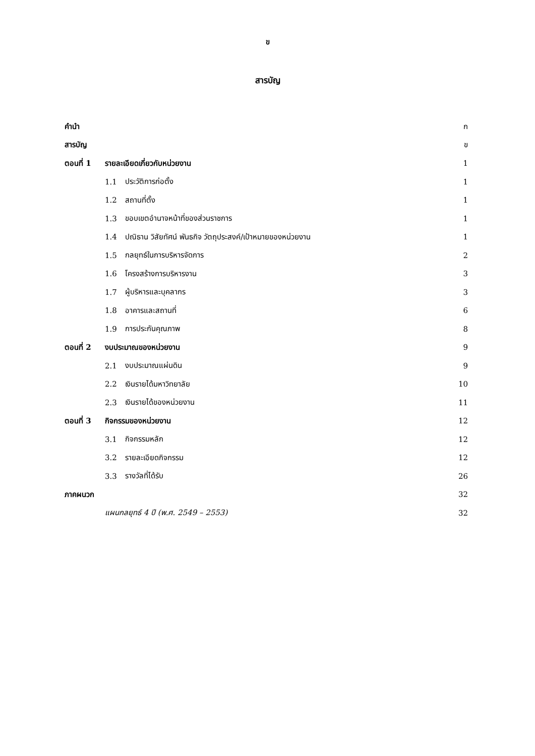ข
สารบัญ
| คำนำ | | | ก |
| สารบัญ | | | ข |
| ตอนที่ 1 | รายละเอียดเกี่ยวกับหน่วยงาน | | 1 |
| | 1.1 | ประวัติการก่อตั้ง | 1 |
| | 1.2 | สถานที่ตั้ง | 1 |
| | 1.3 | ขอบเขตอำนาจหน้าที่ของส่วนราชการ | 1 |
| | 1.4 | ปณิธาน วิสัยทัศน์ พันธกิจ วัตถุประสงค์/เป้าหมายของหน่วยงาน | 1 |
| | 1.5 | กลยุทธ์ในการบริหารจัดการ | 2 |
| | 1.6 | โครงสร้างการบริหารงาน | 3 |
| | 1.7 | ผู้บริหารและบุคลากร | 3 |
| | 1.8 | อาคารและสถานที่ | 6 |
| | 1.9 | การประกันคุณภาพ | 8 |
| ตอนที่ 2 | งบประมาณของหน่วยงาน | | 9 |
| | 2.1 | งบประมาณแผ่นดิน | 9 |
| | 2.2 | เงินรายได้มหาวิทยาลัย | 10 |
| | 2.3 | เงินรายได้ของหน่วยงาน | 11 |
| ตอนที่ 3 | กิจกรรมของหน่วยงาน | | 12 |
| | 3.1 | กิจกรรมหลัก | 12 |
| | 3.2 | รายละเอียดกิจกรรม | 12 |
| | 3.3 | รางวัลที่ได้รับ | 26 |
| ภาคผนวก | | | 32 |
| | แผนกลยุทธ์ 4 ปี (พ.ศ. 2549 – 2553) | | 32 |